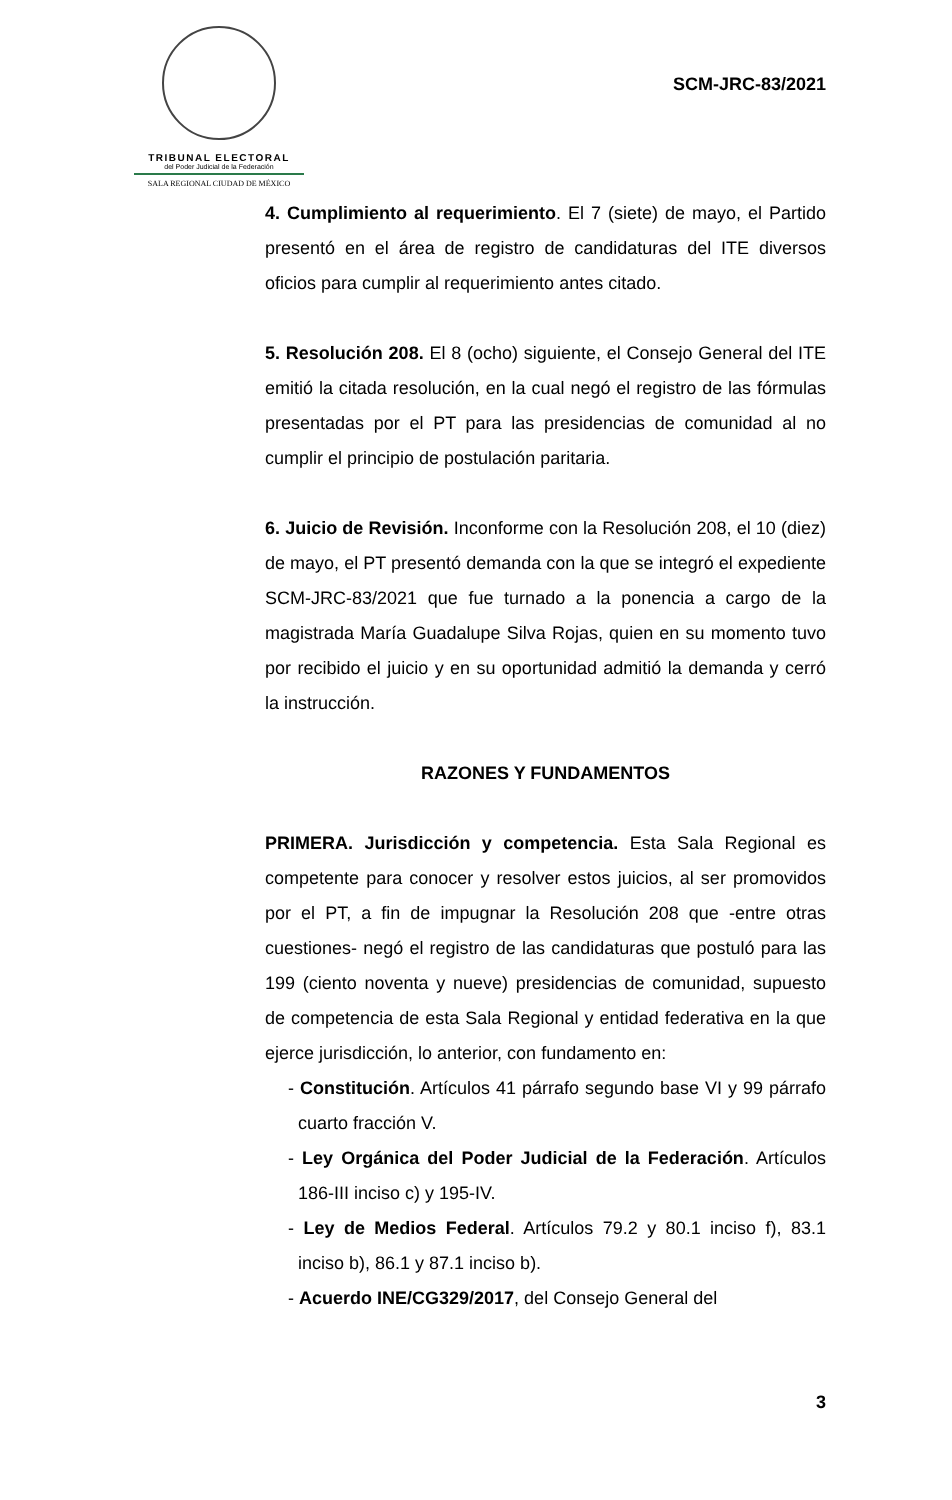TRIBUNAL ELECTORAL
del Poder Judicial de la Federación
SALA REGIONAL CIUDAD DE MÉXICO
SCM-JRC-83/2021
4. Cumplimiento al requerimiento. El 7 (siete) de mayo, el Partido presentó en el área de registro de candidaturas del ITE diversos oficios para cumplir al requerimiento antes citado.
5. Resolución 208. El 8 (ocho) siguiente, el Consejo General del ITE emitió la citada resolución, en la cual negó el registro de las fórmulas presentadas por el PT para las presidencias de comunidad al no cumplir el principio de postulación paritaria.
6. Juicio de Revisión. Inconforme con la Resolución 208, el 10 (diez) de mayo, el PT presentó demanda con la que se integró el expediente SCM-JRC-83/2021 que fue turnado a la ponencia a cargo de la magistrada María Guadalupe Silva Rojas, quien en su momento tuvo por recibido el juicio y en su oportunidad admitió la demanda y cerró la instrucción.
RAZONES Y FUNDAMENTOS
PRIMERA. Jurisdicción y competencia. Esta Sala Regional es competente para conocer y resolver estos juicios, al ser promovidos por el PT, a fin de impugnar la Resolución 208 que -entre otras cuestiones- negó el registro de las candidaturas que postuló para las 199 (ciento noventa y nueve) presidencias de comunidad, supuesto de competencia de esta Sala Regional y entidad federativa en la que ejerce jurisdicción, lo anterior, con fundamento en:
- Constitución. Artículos 41 párrafo segundo base VI y 99 párrafo cuarto fracción V.
- Ley Orgánica del Poder Judicial de la Federación. Artículos 186-III inciso c) y 195-IV.
- Ley de Medios Federal. Artículos 79.2 y 80.1 inciso f), 83.1 inciso b), 86.1 y 87.1 inciso b).
- Acuerdo INE/CG329/2017, del Consejo General del
3